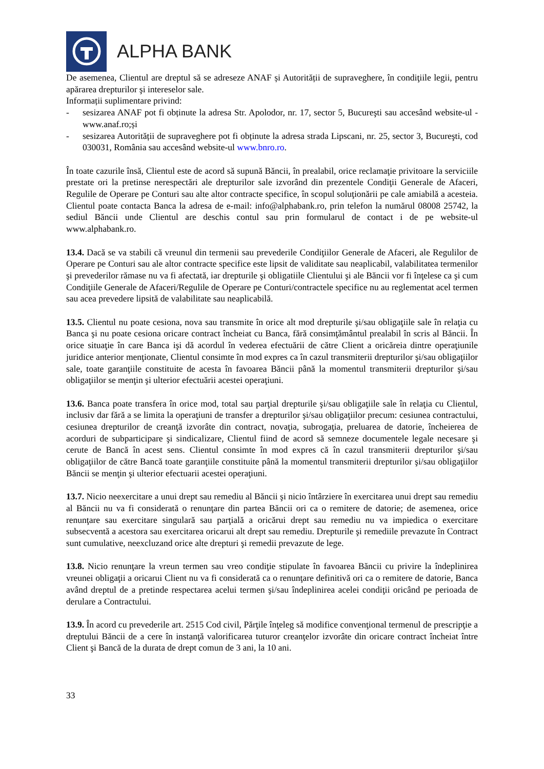ALPHA BANK
De asemenea, Clientul are dreptul să se adreseze ANAF și Autorității de supraveghere, în condiţiile legii, pentru apărarea drepturilor şi intereselor sale.
Informații suplimentare privind:
- sesizarea ANAF pot fi obținute la adresa Str. Apolodor, nr. 17, sector 5, Bucureşti sau accesând website-ul - www.anaf.ro;și
- sesizarea Autorității de supraveghere pot fi obținute la adresa strada Lipscani, nr. 25, sector 3, Bucureşti, cod 030031, România sau accesând website-ul www.bnro.ro.
În toate cazurile însă, Clientul este de acord să supună Băncii, în prealabil, orice reclamaţie privitoare la serviciile prestate ori la pretinse nerespectări ale drepturilor sale izvorând din prezentele Condiţii Generale de Afaceri, Regulile de Operare pe Conturi sau alte altor contracte specifice, în scopul soluţionării pe cale amiabilă a acesteia. Clientul poate contacta Banca la adresa de e-mail: info@alphabank.ro, prin telefon la numărul 08008 25742, la sediul Băncii unde Clientul are deschis contul sau prin formularul de contact i de pe website-ul www.alphabank.ro.
13.4. Dacă se va stabili că vreunul din termenii sau prevederile Condiţiilor Generale de Afaceri, ale Regulilor de Operare pe Conturi sau ale altor contracte specifice este lipsit de validitate sau neaplicabil, valabilitatea termenilor şi prevederilor rămase nu va fi afectată, iar drepturile şi obligatiile Clientului şi ale Băncii vor fi înţelese ca şi cum Condiţiile Generale de Afaceri/Regulile de Operare pe Conturi/contractele specifice nu au reglementat acel termen sau acea prevedere lipsită de valabilitate sau neaplicabilă.
13.5. Clientul nu poate cesiona, nova sau transmite în orice alt mod drepturile şi/sau obligaţiile sale în relaţia cu Banca şi nu poate cesiona oricare contract încheiat cu Banca, fără consimţământul prealabil în scris al Băncii. În orice situaţie în care Banca işi dă acordul în vederea efectuării de către Client a oricăreia dintre operaţiunile juridice anterior menţionate, Clientul consimte în mod expres ca în cazul transmiterii drepturilor şi/sau obligaţiilor sale, toate garanţiile constituite de acesta în favoarea Băncii până la momentul transmiterii drepturilor şi/sau obligaţiilor se menţin şi ulterior efectuării acestei operaţiuni.
13.6. Banca poate transfera în orice mod, total sau parţial drepturile şi/sau obligaţiile sale în relaţia cu Clientul, inclusiv dar fără a se limita la operaţiuni de transfer a drepturilor şi/sau obligaţiilor precum: cesiunea contractului, cesiunea drepturilor de creanţă izvorâte din contract, novaţia, subrogaţia, preluarea de datorie, încheierea de acorduri de subparticipare şi sindicalizare, Clientul fiind de acord să semneze documentele legale necesare şi cerute de Bancă în acest sens. Clientul consimte în mod expres că în cazul transmiterii drepturilor şi/sau obligaţiilor de către Bancă toate garanţiile constituite până la momentul transmiterii drepturilor şi/sau obligaţiilor Băncii se menţin şi ulterior efectuarii acestei operaţiuni.
13.7. Nicio neexercitare a unui drept sau remediu al Băncii şi nicio întârziere în exercitarea unui drept sau remediu al Băncii nu va fi considerată o renunţare din partea Băncii ori ca o remitere de datorie; de asemenea, orice renunţare sau exercitare singulară sau parţială a oricărui drept sau remediu nu va impiedica o exercitare subsecventă a acestora sau exercitarea oricarui alt drept sau remediu. Drepturile şi remediile prevazute în Contract sunt cumulative, neexcluzand orice alte drepturi şi remedii prevazute de lege.
13.8. Nicio renunţare la vreun termen sau vreo condiţie stipulate în favoarea Băncii cu privire la îndeplinirea vreunei obligaţii a oricarui Client nu va fi considerată ca o renunţare definitivă ori ca o remitere de datorie, Banca având dreptul de a pretinde respectarea acelui termen şi/sau îndeplinirea acelei condiţii oricând pe perioada de derulare a Contractului.
13.9. În acord cu prevederile art. 2515 Cod civil, Părţile înţeleg să modifice convenţional termenul de prescripţie a dreptului Băncii de a cere în instanţă valorificarea tuturor creanţelor izvorâte din oricare contract încheiat între Client şi Bancă de la durata de drept comun de 3 ani, la 10 ani.
33